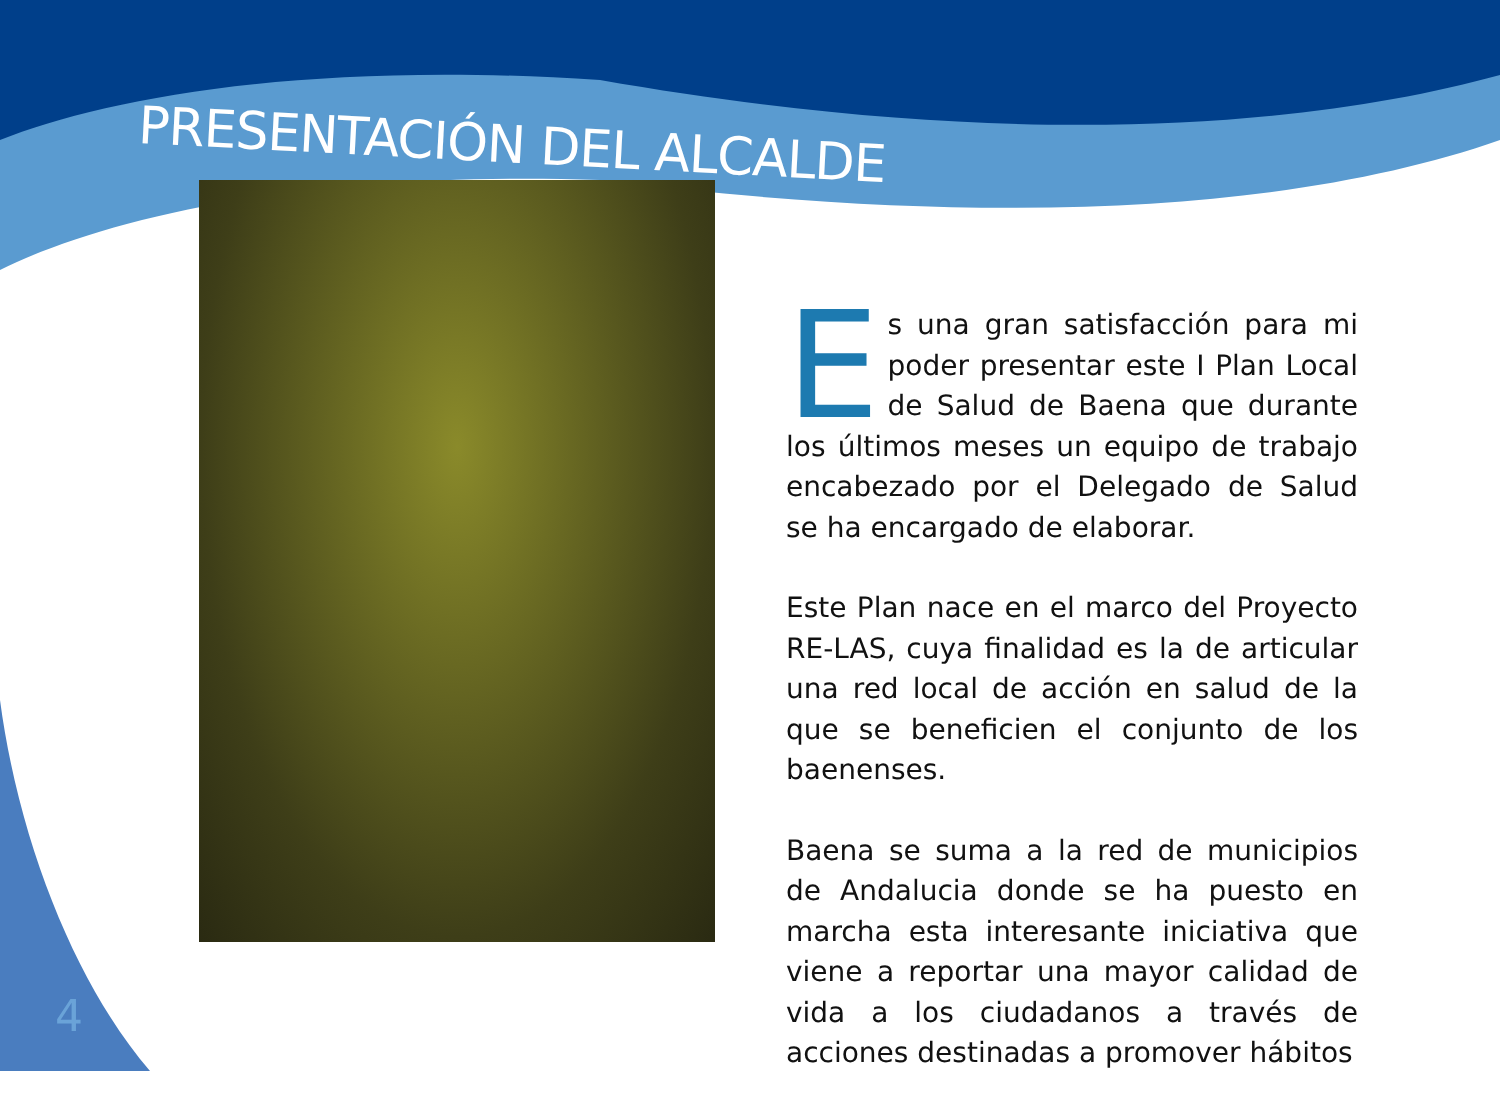PRESENTACIÓN DEL ALCALDE
Es una gran satisfacción para mi poder presentar este I Plan Local de Salud de Baena que durante los últimos meses un equipo de trabajo encabezado por el Delegado de Salud se ha encargado de elaborar.
Este Plan nace en el marco del Proyecto RE-LAS, cuya finalidad es la de articular una red local de acción en salud de la que se beneficien el conjunto de los baenenses.
Baena se suma a la red de municipios de Andalucia donde se ha puesto en marcha esta interesante iniciativa que viene a reportar una mayor calidad de vida a los ciudadanos a través de acciones destinadas a promover hábitos
4